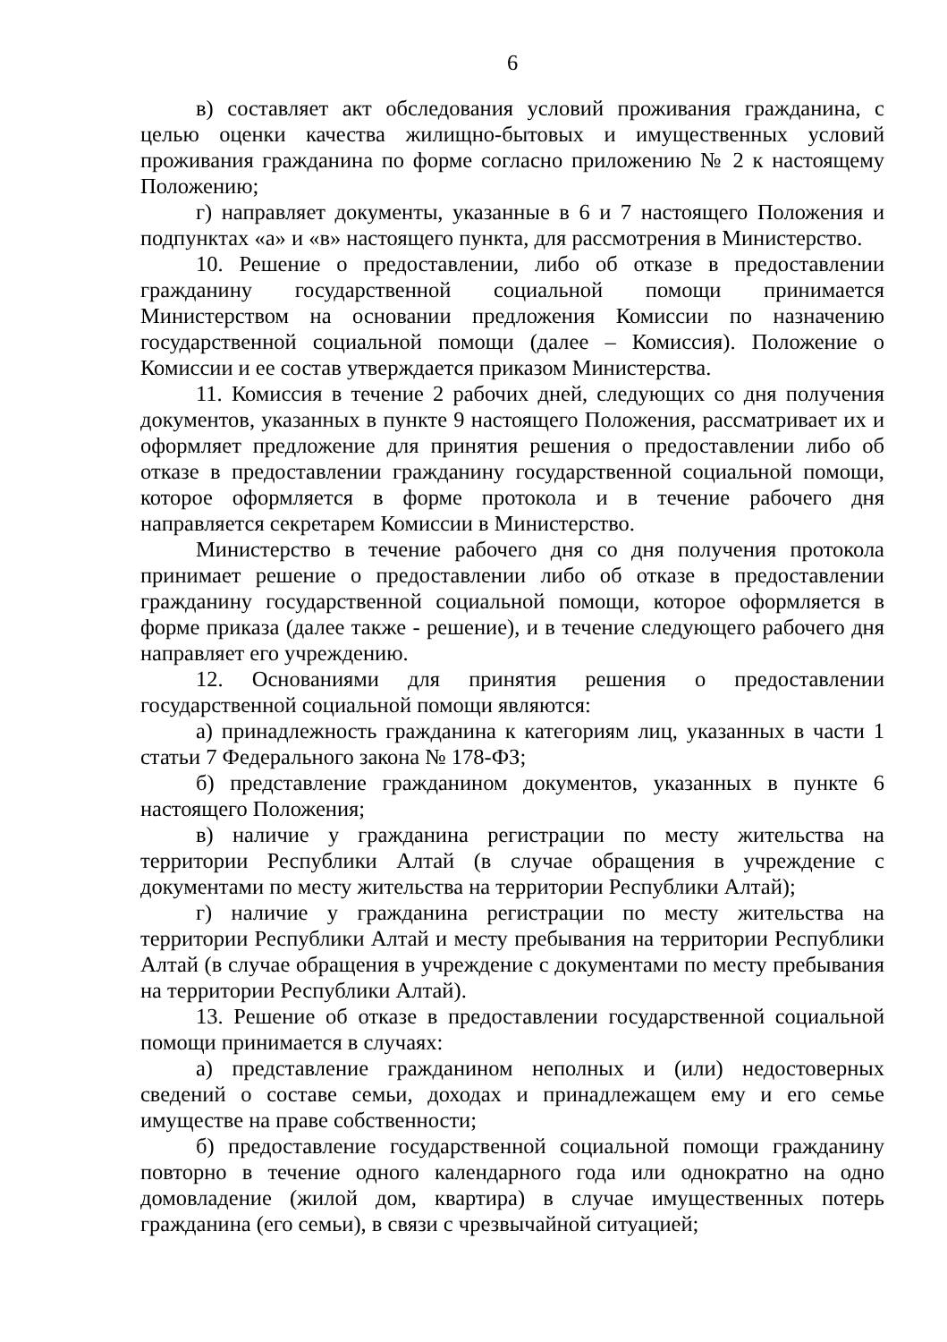6
в) составляет акт обследования условий проживания гражданина, с целью оценки качества жилищно-бытовых и имущественных условий проживания гражданина по форме согласно приложению № 2 к настоящему Положению;
г) направляет документы, указанные в 6 и 7 настоящего Положения и подпунктах «а» и «в» настоящего пункта, для рассмотрения в Министерство.
10. Решение о предоставлении, либо об отказе в предоставлении гражданину государственной социальной помощи принимается Министерством на основании предложения Комиссии по назначению государственной социальной помощи (далее – Комиссия). Положение о Комиссии и ее состав утверждается приказом Министерства.
11. Комиссия в течение 2 рабочих дней, следующих со дня получения документов, указанных в пункте 9 настоящего Положения, рассматривает их и оформляет предложение для принятия решения о предоставлении либо об отказе в предоставлении гражданину государственной социальной помощи, которое оформляется в форме протокола и в течение рабочего дня направляется секретарем Комиссии в Министерство.
Министерство в течение рабочего дня со дня получения протокола принимает решение о предоставлении либо об отказе в предоставлении гражданину государственной социальной помощи, которое оформляется в форме приказа (далее также - решение), и в течение следующего рабочего дня направляет его учреждению.
12. Основаниями для принятия решения о предоставлении государственной социальной помощи являются:
а) принадлежность гражданина к категориям лиц, указанных в части 1 статьи 7 Федерального закона № 178-ФЗ;
б) представление гражданином документов, указанных в пункте 6 настоящего Положения;
в) наличие у гражданина регистрации по месту жительства на территории Республики Алтай (в случае обращения в учреждение с документами по месту жительства на территории Республики Алтай);
г) наличие у гражданина регистрации по месту жительства на территории Республики Алтай и месту пребывания на территории Республики Алтай (в случае обращения в учреждение с документами по месту пребывания на территории Республики Алтай).
13. Решение об отказе в предоставлении государственной социальной помощи принимается в случаях:
а) представление гражданином неполных и (или) недостоверных сведений о составе семьи, доходах и принадлежащем ему и его семье имуществе на праве собственности;
б) предоставление государственной социальной помощи гражданину повторно в течение одного календарного года или однократно на одно домовладение (жилой дом, квартира) в случае имущественных потерь гражданина (его семьи), в связи с чрезвычайной ситуацией;